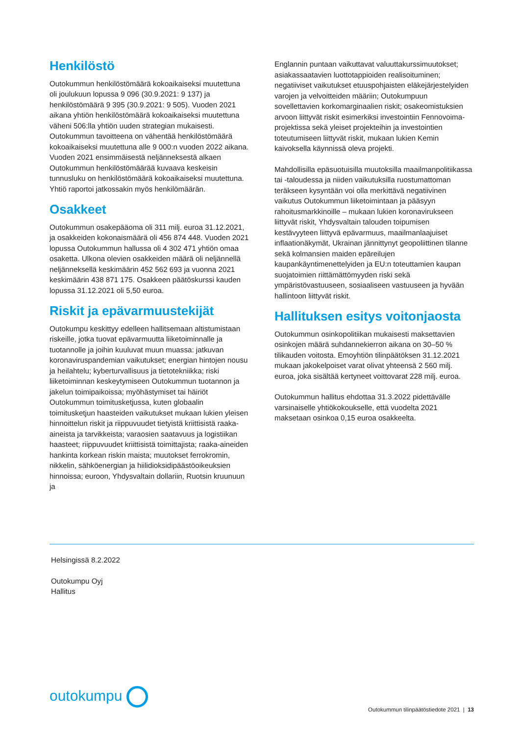Henkilöstö
Outokummun henkilöstömäärä kokoaikaiseksi muutettuna oli joulukuun lopussa 9 096 (30.9.2021: 9 137) ja henkilöstömäärä 9 395 (30.9.2021: 9 505). Vuoden 2021 aikana yhtiön henkilöstömäärä kokoaikaiseksi muutettuna väheni 506:lla yhtiön uuden strategian mukaisesti. Outokummun tavoitteena on vähentää henkilöstömäärä kokoaikaiseksi muutettuna alle 9 000:n vuoden 2022 aikana. Vuoden 2021 ensimmäisestä neljänneksestä alkaen Outokummun henkilöstömäärää kuvaava keskeisin tunnusluku on henkilöstömäärä kokoaikaiseksi muutettuna. Yhtiö raportoi jatkossakin myös henkilömäärän.
Osakkeet
Outokummun osakepääoma oli 311 milj. euroa 31.12.2021, ja osakkeiden kokonaismäärä oli 456 874 448. Vuoden 2021 lopussa Outokummun hallussa oli 4 302 471 yhtiön omaa osaketta. Ulkona olevien osakkeiden määrä oli neljännellä neljänneksellä keskimäärin 452 562 693 ja vuonna 2021 keskimäärin 438 871 175. Osakkeen päätöskurssi kauden lopussa 31.12.2021 oli 5,50 euroa.
Riskit ja epävarmuustekijät
Outokumpu keskittyy edelleen hallitsemaan altistumistaan riskeille, jotka tuovat epävarmuutta liiketoiminnalle ja tuotannolle ja joihin kuuluvat muun muassa: jatkuvan koronaviruspandemian vaikutukset; energian hintojen nousu ja heilahtelu; kyberturvallisuus ja tietotekniikka; riski liiketoiminnan keskeytymiseen Outokummun tuotannon ja jakelun toimipaikoissa; myöhästymiset tai häiriöt Outokummun toimitusketjussa, kuten globaalin toimitusketjun haasteiden vaikutukset mukaan lukien yleisen hinnoittelun riskit ja riippuvuudet tietyistä kriittisistä raaka-aineista ja tarvikkeista; varaosien saatavuus ja logistiikan haasteet; riippuvuudet kriittisistä toimittajista; raaka-aineiden hankinta korkean riskin maista; muutokset ferrokromin, nikkelin, sähköenergian ja hiilidioksidipäästöoikeuksien hinnoissa; euroon, Yhdysvaltain dollariin, Ruotsin kruunuun ja
Englannin puntaan vaikuttavat valuuttakurssimuutokset; asiakassaatavien luottotappioiden realisoituminen; negatiiviset vaikutukset etuuspohjaisten eläkejärjestelyiden varojen ja velvoitteiden määriin; Outokumpuun sovellettavien korkomarginaalien riskit; osakeomistuksien arvoon liittyvät riskit esimerkiksi investointiin Fennovoima-projektissa sekä yleiset projekteihin ja investointien toteutumiseen liittyvät riskit, mukaan lukien Kemin kaivoksella käynnissä oleva projekti.
Mahdollisilla epäsuotuisilla muutoksilla maailmanpolitiikassa tai -taloudessa ja niiden vaikutuksilla ruostumattoman teräkseen kysyntään voi olla merkittävä negatiivinen vaikutus Outokummun liiketoimintaan ja pääsyyn rahoitusmarkkinoille – mukaan lukien koronavirukseen liittyvät riskit, Yhdysvaltain talouden toipumisen kestävyyteen liittyvä epävarmuus, maailmanlaajuiset inflaationäkymät, Ukrainan jännittynyt geopoliittinen tilanne sekä kolmansien maiden epäreilujen kaupankäyntimenettelyiden ja EU:n toteuttamien kaupan suojatoimien riittämättömyyden riski sekä ympäristövastuuseen, sosiaaliseen vastuuseen ja hyvään hallintoon liittyvät riskit.
Hallituksen esitys voitonjaosta
Outokummun osinkopolitiikan mukaisesti maksettavien osinkojen määrä suhdannekierron aikana on 30–50 % tilikauden voitosta. Emoyhtiön tilinpäätöksen 31.12.2021 mukaan jakokelpoiset varat olivat yhteensä 2 560 milj. euroa, joka sisältää kertyneet voittovarat 228 milj. euroa.
Outokummun hallitus ehdottaa 31.3.2022 pidettävälle varsinaiselle yhtiökokoukselle, että vuodelta 2021 maksetaan osinkoa 0,15 euroa osakkeelta.
Helsingissä 8.2.2022
Outokumpu Oyj
Hallitus
outokumpu
Outokummun tilinpäätöstiedote 2021 | 13